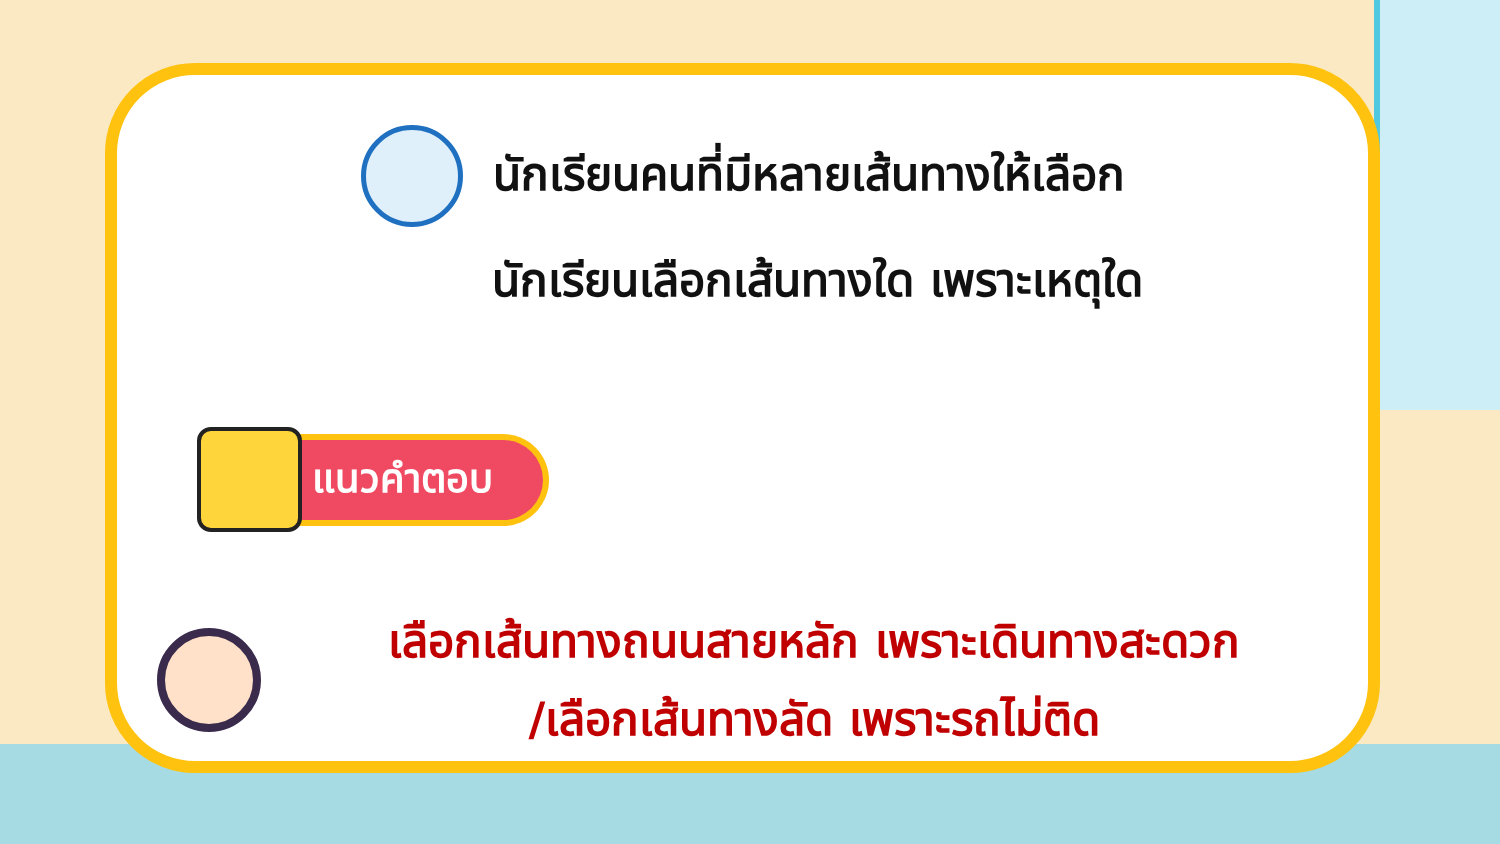นักเรียนคนที่มีหลายเส้นทางให้เลือก
นักเรียนเลือกเส้นทางใด เพราะเหตุใด
แนวคำตอบ
เลือกเส้นทางถนนสายหลัก เพราะเดินทางสะดวก
/เลือกเส้นทางลัด เพราะรถไม่ติด